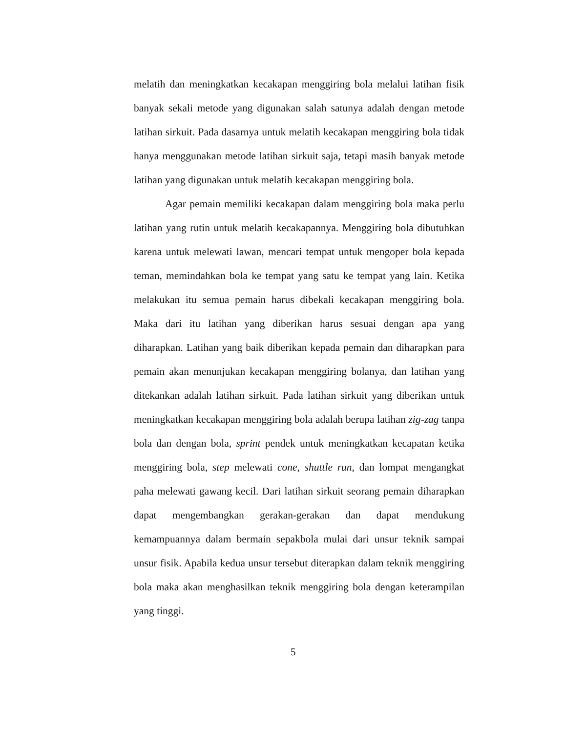melatih dan meningkatkan kecakapan menggiring bola melalui latihan fisik banyak sekali metode yang digunakan salah satunya adalah dengan metode latihan sirkuit. Pada dasarnya untuk melatih kecakapan menggiring bola tidak hanya menggunakan metode latihan sirkuit saja, tetapi masih banyak metode latihan yang digunakan untuk melatih kecakapan menggiring bola.
Agar pemain memiliki kecakapan dalam menggiring bola maka perlu latihan yang rutin untuk melatih kecakapannya. Menggiring bola dibutuhkan karena untuk melewati lawan, mencari tempat untuk mengoper bola kepada teman, memindahkan bola ke tempat yang satu ke tempat yang lain. Ketika melakukan itu semua pemain harus dibekali kecakapan menggiring bola. Maka dari itu latihan yang diberikan harus sesuai dengan apa yang diharapkan. Latihan yang baik diberikan kepada pemain dan diharapkan para pemain akan menunjukan kecakapan menggiring bolanya, dan latihan yang ditekankan adalah latihan sirkuit. Pada latihan sirkuit yang diberikan untuk meningkatkan kecakapan menggiring bola adalah berupa latihan zig-zag tanpa bola dan dengan bola, sprint pendek untuk meningkatkan kecapatan ketika menggiring bola, step melewati cone, shuttle run, dan lompat mengangkat paha melewati gawang kecil. Dari latihan sirkuit seorang pemain diharapkan dapat mengembangkan gerakan-gerakan dan dapat mendukung kemampuannya dalam bermain sepakbola mulai dari unsur teknik sampai unsur fisik. Apabila kedua unsur tersebut diterapkan dalam teknik menggiring bola maka akan menghasilkan teknik menggiring bola dengan keterampilan yang tinggi.
5